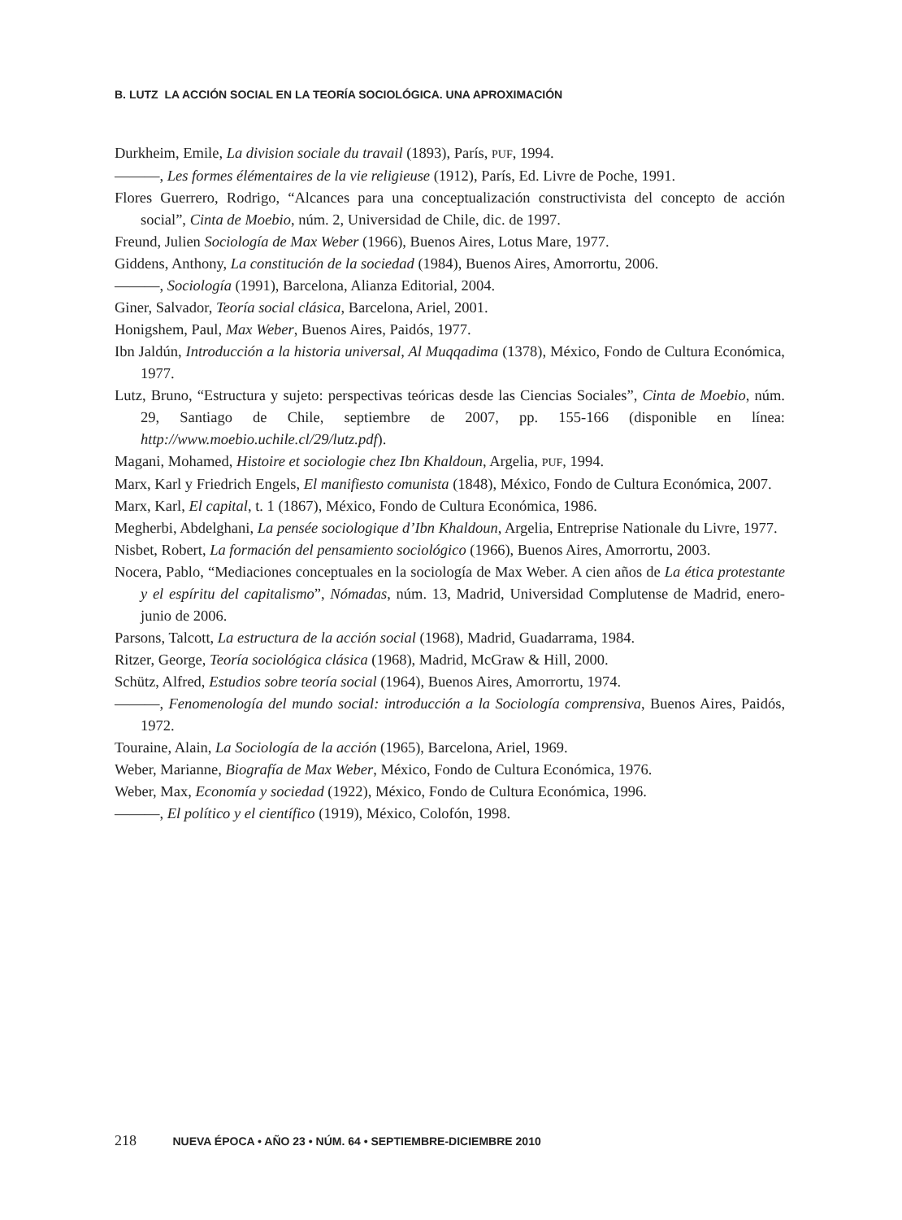B. LUTZ LA ACCIÓN SOCIAL EN LA TEORÍA SOCIOLÓGICA. UNA APROXIMACIÓN
Durkheim, Emile, La division sociale du travail (1893), París, PUF, 1994.
———, Les formes élémentaires de la vie religieuse (1912), París, Ed. Livre de Poche, 1991.
Flores Guerrero, Rodrigo, “Alcances para una conceptualización constructivista del concepto de acción social”, Cinta de Moebio, núm. 2, Universidad de Chile, dic. de 1997.
Freund, Julien Sociología de Max Weber (1966), Buenos Aires, Lotus Mare, 1977.
Giddens, Anthony, La constitución de la sociedad (1984), Buenos Aires, Amorrortu, 2006.
———, Sociología (1991), Barcelona, Alianza Editorial, 2004.
Giner, Salvador, Teoría social clásica, Barcelona, Ariel, 2001.
Honigshem, Paul, Max Weber, Buenos Aires, Paidós, 1977.
Ibn Jaldún, Introducción a la historia universal, Al Muqqadima (1378), México, Fondo de Cultura Económica, 1977.
Lutz, Bruno, “Estructura y sujeto: perspectivas teóricas desde las Ciencias Sociales”, Cinta de Moebio, núm. 29, Santiago de Chile, septiembre de 2007, pp. 155-166 (disponible en línea: http://www.moebio.uchile.cl/29/lutz.pdf).
Magani, Mohamed, Histoire et sociologie chez Ibn Khaldoun, Argelia, PUF, 1994.
Marx, Karl y Friedrich Engels, El manifiesto comunista (1848), México, Fondo de Cultura Económica, 2007.
Marx, Karl, El capital, t. 1 (1867), México, Fondo de Cultura Económica, 1986.
Megherbi, Abdelghani, La pensée sociologique d’Ibn Khaldoun, Argelia, Entreprise Nationale du Livre, 1977.
Nisbet, Robert, La formación del pensamiento sociológico (1966), Buenos Aires, Amorrortu, 2003.
Nocera, Pablo, “Mediaciones conceptuales en la sociología de Max Weber. A cien años de La ética protestante y el espíritu del capitalismo”, Nómadas, núm. 13, Madrid, Universidad Complutense de Madrid, enero-junio de 2006.
Parsons, Talcott, La estructura de la acción social (1968), Madrid, Guadarrama, 1984.
Ritzer, George, Teoría sociológica clásica (1968), Madrid, McGraw & Hill, 2000.
Schütz, Alfred, Estudios sobre teoría social (1964), Buenos Aires, Amorrortu, 1974.
———, Fenomenología del mundo social: introducción a la Sociología comprensiva, Buenos Aires, Paidós, 1972.
Touraine, Alain, La Sociología de la acción (1965), Barcelona, Ariel, 1969.
Weber, Marianne, Biografía de Max Weber, México, Fondo de Cultura Económica, 1976.
Weber, Max, Economía y sociedad (1922), México, Fondo de Cultura Económica, 1996.
———, El político y el científico (1919), México, Colofón, 1998.
218 NUEVA ÉPOCA • AÑO 23 • NÚM. 64 • SEPTIEMBRE-DICIEMBRE 2010